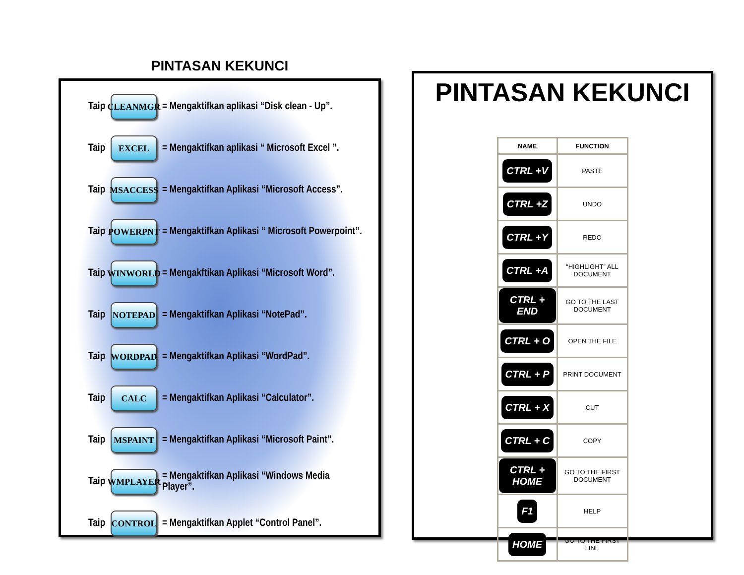PINTASAN KEKUNCI
Taip CLEANMGR = Mengaktifkan aplikasi “Disk clean - Up”.
Taip EXCEL = Mengaktifkan aplikasi “ Microsoft Excel ”.
Taip MSACCESS = Mengaktifkan Aplikasi “Microsoft Access”.
Taip POWERPNT = Mengaktifkan Aplikasi “ Microsoft Powerpoint”.
Taip WINWORLD = Mengakftikan Aplikasi “Microsoft Word”.
Taip NOTEPAD = Mengaktifkan Aplikasi “NotePad”.
Taip WORDPAD = Mengaktifkan Aplikasi “WordPad”.
Taip CALC = Mengaktifkan Aplikasi “Calculator”.
Taip MSPAINT = Mengaktifkan Aplikasi “Microsoft Paint”.
Taip WMPLAYER = Mengaktifkan Aplikasi “Windows Media
Player”.
Taip CONTROL = Mengaktifkan Applet “Control Panel”.
PINTASAN KEKUNCI
| NAME | FUNCTION |
| --- | --- |
| CTRL +V | PASTE |
| CTRL +Z | UNDO |
| CTRL +Y | REDO |
| CTRL +A | “HIGHLIGHT” ALL DOCUMENT |
| CTRL + END | GO TO THE LAST DOCUMENT |
| CTRL + O | OPEN THE FILE |
| CTRL + P | PRINT DOCUMENT |
| CTRL + X | CUT |
| CTRL + C | COPY |
| CTRL + HOME | GO TO THE FIRST DOCUMENT |
| F1 | HELP |
| HOME | GO TO THE FIRST LINE |